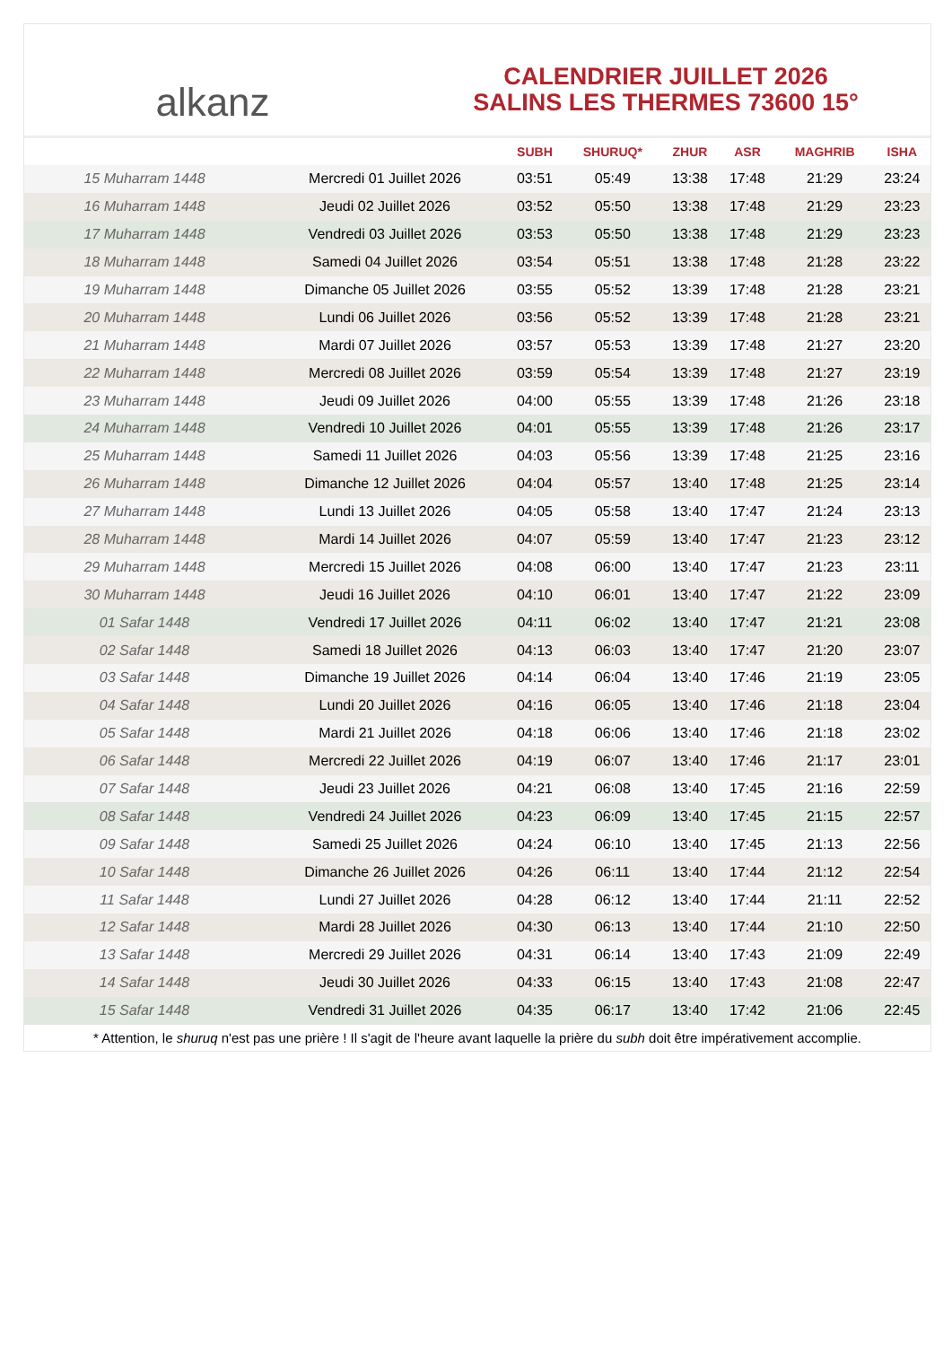alkanz
CALENDRIER JUILLET 2026
SALINS LES THERMES 73600 15°
| | | SUBH | SHURUQ* | ZHUR | ASR | MAGHRIB | ISHA |
| --- | --- | --- | --- | --- | --- | --- | --- |
| 15 Muharram 1448 | Mercredi 01 Juillet 2026 | 03:51 | 05:49 | 13:38 | 17:48 | 21:29 | 23:24 |
| 16 Muharram 1448 | Jeudi 02 Juillet 2026 | 03:52 | 05:50 | 13:38 | 17:48 | 21:29 | 23:23 |
| 17 Muharram 1448 | Vendredi 03 Juillet 2026 | 03:53 | 05:50 | 13:38 | 17:48 | 21:29 | 23:23 |
| 18 Muharram 1448 | Samedi 04 Juillet 2026 | 03:54 | 05:51 | 13:38 | 17:48 | 21:28 | 23:22 |
| 19 Muharram 1448 | Dimanche 05 Juillet 2026 | 03:55 | 05:52 | 13:39 | 17:48 | 21:28 | 23:21 |
| 20 Muharram 1448 | Lundi 06 Juillet 2026 | 03:56 | 05:52 | 13:39 | 17:48 | 21:28 | 23:21 |
| 21 Muharram 1448 | Mardi 07 Juillet 2026 | 03:57 | 05:53 | 13:39 | 17:48 | 21:27 | 23:20 |
| 22 Muharram 1448 | Mercredi 08 Juillet 2026 | 03:59 | 05:54 | 13:39 | 17:48 | 21:27 | 23:19 |
| 23 Muharram 1448 | Jeudi 09 Juillet 2026 | 04:00 | 05:55 | 13:39 | 17:48 | 21:26 | 23:18 |
| 24 Muharram 1448 | Vendredi 10 Juillet 2026 | 04:01 | 05:55 | 13:39 | 17:48 | 21:26 | 23:17 |
| 25 Muharram 1448 | Samedi 11 Juillet 2026 | 04:03 | 05:56 | 13:39 | 17:48 | 21:25 | 23:16 |
| 26 Muharram 1448 | Dimanche 12 Juillet 2026 | 04:04 | 05:57 | 13:40 | 17:48 | 21:25 | 23:14 |
| 27 Muharram 1448 | Lundi 13 Juillet 2026 | 04:05 | 05:58 | 13:40 | 17:47 | 21:24 | 23:13 |
| 28 Muharram 1448 | Mardi 14 Juillet 2026 | 04:07 | 05:59 | 13:40 | 17:47 | 21:23 | 23:12 |
| 29 Muharram 1448 | Mercredi 15 Juillet 2026 | 04:08 | 06:00 | 13:40 | 17:47 | 21:23 | 23:11 |
| 30 Muharram 1448 | Jeudi 16 Juillet 2026 | 04:10 | 06:01 | 13:40 | 17:47 | 21:22 | 23:09 |
| 01 Safar 1448 | Vendredi 17 Juillet 2026 | 04:11 | 06:02 | 13:40 | 17:47 | 21:21 | 23:08 |
| 02 Safar 1448 | Samedi 18 Juillet 2026 | 04:13 | 06:03 | 13:40 | 17:47 | 21:20 | 23:07 |
| 03 Safar 1448 | Dimanche 19 Juillet 2026 | 04:14 | 06:04 | 13:40 | 17:46 | 21:19 | 23:05 |
| 04 Safar 1448 | Lundi 20 Juillet 2026 | 04:16 | 06:05 | 13:40 | 17:46 | 21:18 | 23:04 |
| 05 Safar 1448 | Mardi 21 Juillet 2026 | 04:18 | 06:06 | 13:40 | 17:46 | 21:18 | 23:02 |
| 06 Safar 1448 | Mercredi 22 Juillet 2026 | 04:19 | 06:07 | 13:40 | 17:46 | 21:17 | 23:01 |
| 07 Safar 1448 | Jeudi 23 Juillet 2026 | 04:21 | 06:08 | 13:40 | 17:45 | 21:16 | 22:59 |
| 08 Safar 1448 | Vendredi 24 Juillet 2026 | 04:23 | 06:09 | 13:40 | 17:45 | 21:15 | 22:57 |
| 09 Safar 1448 | Samedi 25 Juillet 2026 | 04:24 | 06:10 | 13:40 | 17:45 | 21:13 | 22:56 |
| 10 Safar 1448 | Dimanche 26 Juillet 2026 | 04:26 | 06:11 | 13:40 | 17:44 | 21:12 | 22:54 |
| 11 Safar 1448 | Lundi 27 Juillet 2026 | 04:28 | 06:12 | 13:40 | 17:44 | 21:11 | 22:52 |
| 12 Safar 1448 | Mardi 28 Juillet 2026 | 04:30 | 06:13 | 13:40 | 17:44 | 21:10 | 22:50 |
| 13 Safar 1448 | Mercredi 29 Juillet 2026 | 04:31 | 06:14 | 13:40 | 17:43 | 21:09 | 22:49 |
| 14 Safar 1448 | Jeudi 30 Juillet 2026 | 04:33 | 06:15 | 13:40 | 17:43 | 21:08 | 22:47 |
| 15 Safar 1448 | Vendredi 31 Juillet 2026 | 04:35 | 06:17 | 13:40 | 17:42 | 21:06 | 22:45 |
* Attention, le shuruq n'est pas une prière ! Il s'agit de l'heure avant laquelle la prière du subh doit être impérativement accomplie.